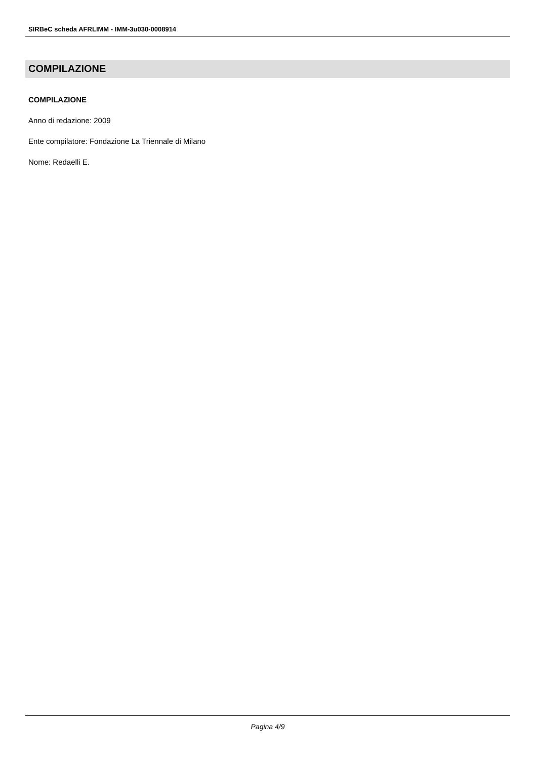SIRBeC scheda AFRLIMM - IMM-3u030-0008914
COMPILAZIONE
COMPILAZIONE
Anno di redazione: 2009
Ente compilatore: Fondazione La Triennale di Milano
Nome: Redaelli E.
Pagina 4/9